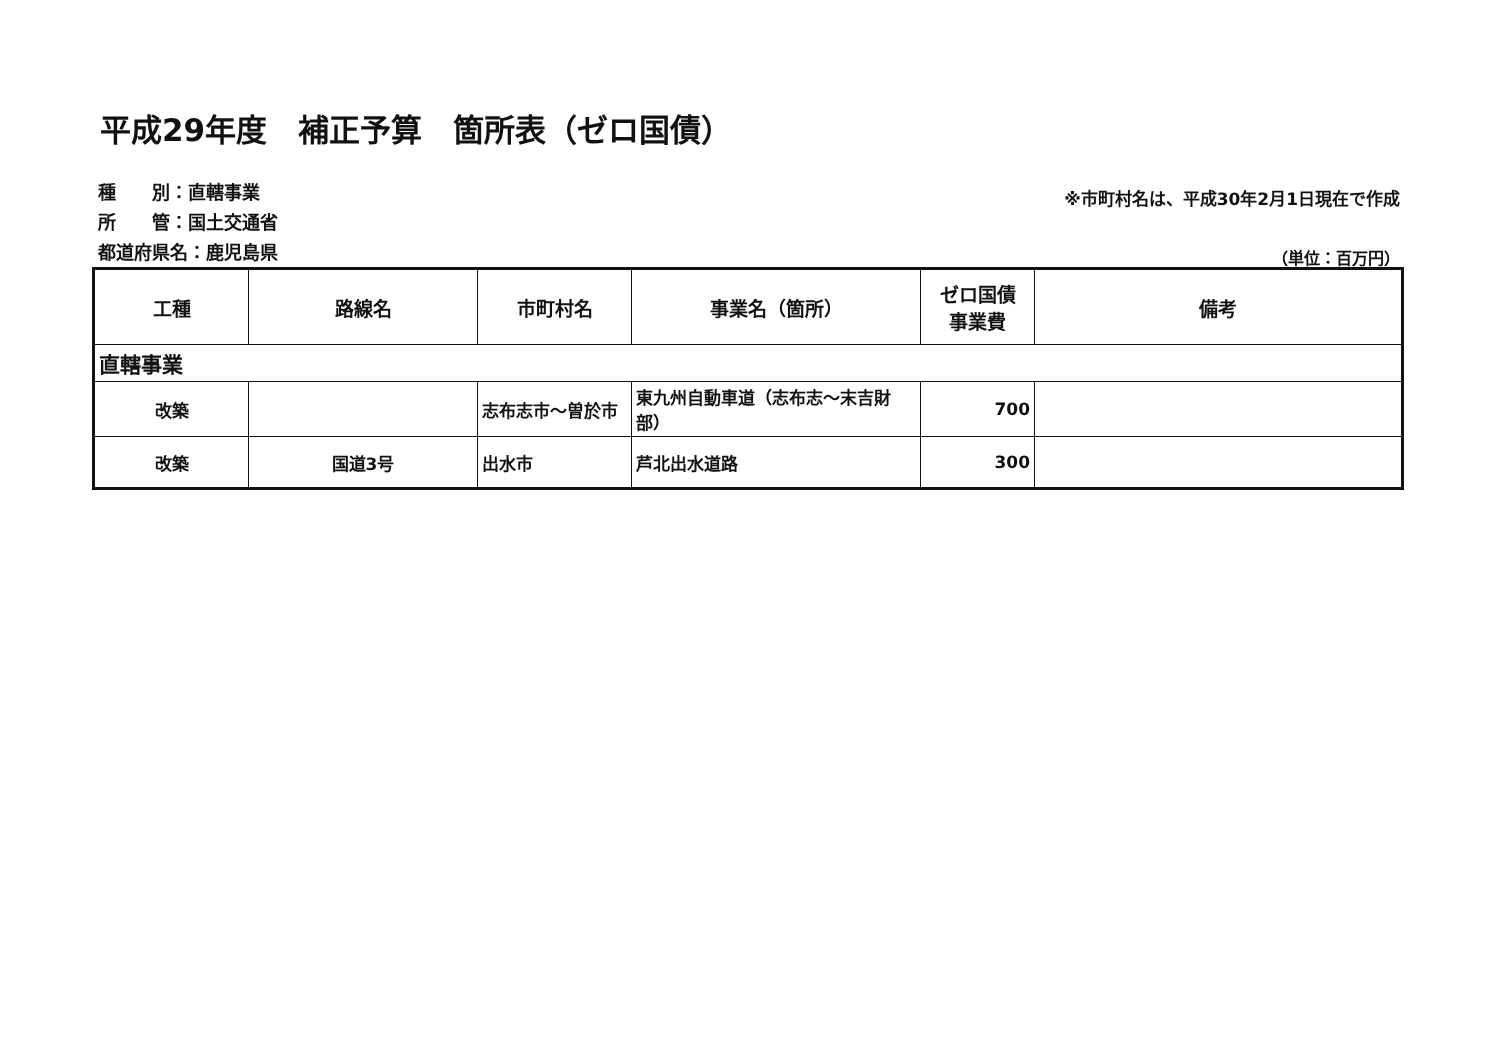平成29年度　補正予算　箇所表（ゼロ国債）
種　　別：直轄事業
所　　管：国土交通省
都道府県名：鹿児島県
※市町村名は、平成30年2月1日現在で作成
（単位：百万円）
| 工種 | 路線名 | 市町村名 | 事業名（箇所） | ゼロ国債 事業費 | 備考 |
| --- | --- | --- | --- | --- | --- |
| 直轄事業 | | | | | |
| 改築 | | 志布志市～曽於市 | 東九州自動車道（志布志～末吉財部） | 700 | |
| 改築 | 国道3号 | 出水市 | 芦北出水道路 | 300 | |